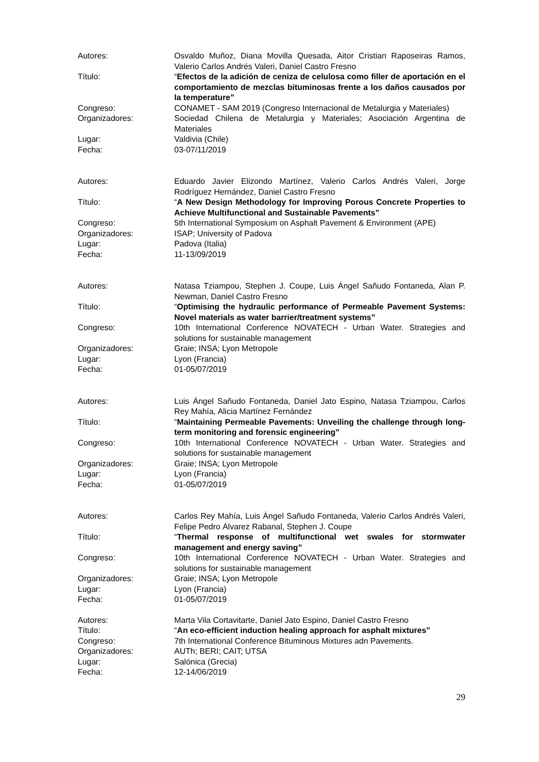Autores:
Osvaldo Muñoz, Diana Movilla Quesada, Aitor Cristian Raposeiras Ramos, Valerio Carlos Andrés Valeri, Daniel Castro Fresno
Título:
“Efectos de la adición de ceniza de celulosa como filler de aportación en el comportamiento de mezclas bituminosas frente a los daños causados por la temperature”
Congreso:
CONAMET - SAM 2019 (Congreso Internacional de Metalurgia y Materiales)
Organizadores:
Sociedad Chilena de Metalurgia y Materiales; Asociación Argentina de Materiales
Lugar:
Valdivia (Chile)
Fecha:
03-07/11/2019
Autores:
Eduardo Javier Elizondo Martínez, Valerio Carlos Andrés Valeri, Jorge Rodríguez Hernández, Daniel Castro Fresno
Título:
“A New Design Methodology for Improving Porous Concrete Properties to Achieve Multifunctional and Sustainable Pavements”
Congreso:
5th International Symposium on Asphalt Pavement & Environment (APE)
Organizadores:
ISAP; University of Padova
Lugar:
Padova (Italia)
Fecha:
11-13/09/2019
Autores:
Natasa Tziampou, Stephen J. Coupe, Luis Ángel Sañudo Fontaneda, Alan P. Newman, Daniel Castro Fresno
Título:
“Optimising the hydraulic performance of Permeable Pavement Systems: Novel materials as water barrier/treatment systems”
Congreso:
10th International Conference NOVATECH - Urban Water. Strategies and solutions for sustainable management
Organizadores:
Graie; INSA; Lyon Metropole
Lugar:
Lyon (Francia)
Fecha:
01-05/07/2019
Autores:
Luis Ángel Sañudo Fontaneda, Daniel Jato Espino, Natasa Tziampou, Carlos Rey Mahía, Alicia Martínez Fernández
Título:
“Maintaining Permeable Pavements: Unveiling the challenge through long-term monitoring and forensic engineering”
Congreso:
10th International Conference NOVATECH - Urban Water. Strategies and solutions for sustainable management
Organizadores:
Graie; INSA; Lyon Metropole
Lugar:
Lyon (Francia)
Fecha:
01-05/07/2019
Autores:
Carlos Rey Mahía, Luis Ángel Sañudo Fontaneda, Valerio Carlos Andrés Valeri, Felipe Pedro Álvarez Rabanal, Stephen J. Coupe
Título:
“Thermal response of multifunctional wet swales for stormwater management and energy saving”
Congreso:
10th International Conference NOVATECH - Urban Water. Strategies and solutions for sustainable management
Organizadores:
Graie; INSA; Lyon Metropole
Lugar:
Lyon (Francia)
Fecha:
01-05/07/2019
Autores:
Marta Vila Cortavitarte, Daniel Jato Espino, Daniel Castro Fresno
Título:
“An eco-efficient induction healing approach for asphalt mixtures”
Congreso:
7th International Conference Bituminous Mixtures adn Pavements.
Organizadores:
AUTh; BERI; CAIT; UTSA
Lugar:
Salónica (Grecia)
Fecha:
12-14/06/2019
29